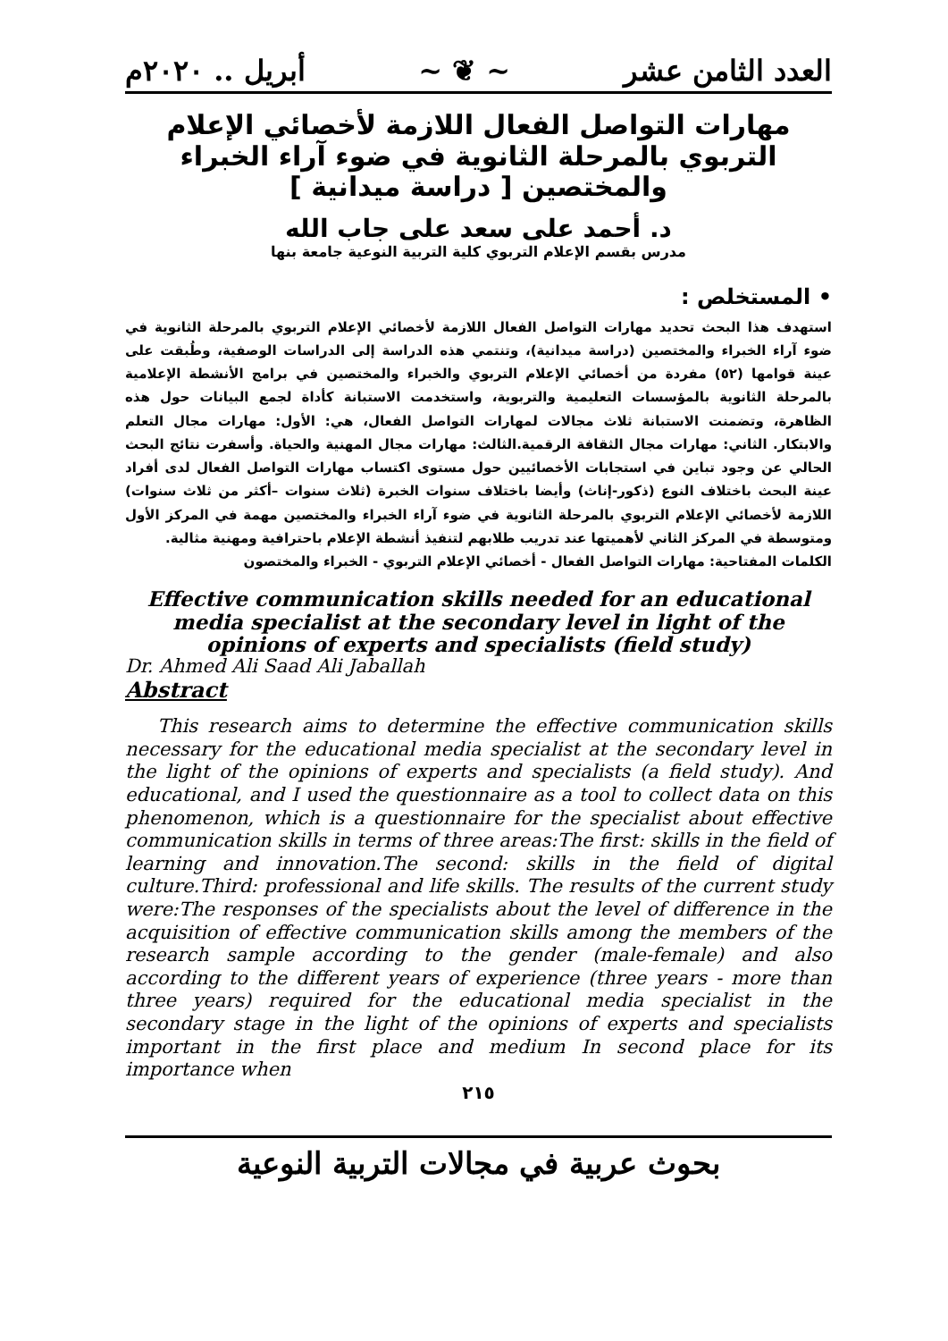العدد الثامن عشر ~ ❦ ~ أبريل .. ٢٠٢٠م
مهارات التواصل الفعال اللازمة لأخصائي الإعلام التربوي بالمرحلة الثانوية في ضوء آراء الخبراء والمختصين [ دراسة ميدانية ]
د. أحمد على سعد على جاب الله
مدرس بقسم الإعلام التربوي كلية التربية النوعية جامعة بنها
• المستخلص :
استهدف هذا البحث تحديد مهارات التواصل الفعال اللازمة لأخصائي الإعلام التربوي بالمرحلة الثانوية في ضوء آراء الخبراء والمختصين (دراسة ميدانية)، وتنتمي هذه الدراسة إلى الدراسات الوصفية، وطُبقت على عينة قوامها (٥٢) مفردة من أخصائي الإعلام التربوي والخبراء والمختصين في برامج الأنشطة الإعلامية بالمرحلة الثانوية بالمؤسسات التعليمية والتربوية، واستخدمت الاستبانة كأداة لجمع البيانات حول هذه الظاهرة، وتضمنت الاستبانة ثلاث مجالات لمهارات التواصل الفعال، هي: الأول: مهارات مجال التعلم والابتكار. الثاني: مهارات مجال الثقافة الرقمية.الثالث: مهارات مجال المهنية والحياة. وأسفرت نتائج البحث الحالي عن وجود تباين في استجابات الأخصائيين حول مستوى اكتساب مهارات التواصل الفعال لدى أفراد عينة البحث باختلاف النوع (ذكور-إناث) وأيضا باختلاف سنوات الخبرة (ثلاث سنوات –أكثر من ثلاث سنوات) اللازمة لأخصائي الإعلام التربوي بالمرحلة الثانوية في ضوء آراء الخبراء والمختصين مهمة في المركز الأول ومتوسطة في المركز الثاني لأهميتها عند تدريب طلابهم لتنفيذ أنشطة الإعلام باحترافية ومهنية مثالية.
الكلمات المفتاحية: مهارات التواصل الفعال - أخصائي الإعلام التربوي - الخبراء والمختصون
Effective communication skills needed for an educational media specialist at the secondary level in light of the opinions of experts and specialists (field study)
Dr. Ahmed Ali Saad Ali Jaballah
Abstract
This research aims to determine the effective communication skills necessary for the educational media specialist at the secondary level in the light of the opinions of experts and specialists (a field study). And educational, and I used the questionnaire as a tool to collect data on this phenomenon, which is a questionnaire for the specialist about effective communication skills in terms of three areas:The first: skills in the field of learning and innovation.The second: skills in the field of digital culture.Third: professional and life skills. The results of the current study were:The responses of the specialists about the level of difference in the acquisition of effective communication skills among the members of the research sample according to the gender (male-female) and also according to the different years of experience (three years - more than three years) required for the educational media specialist in the secondary stage in the light of the opinions of experts and specialists important in the first place and medium In second place for its importance when
٢١٥
بحوث عربية في مجالات التربية النوعية